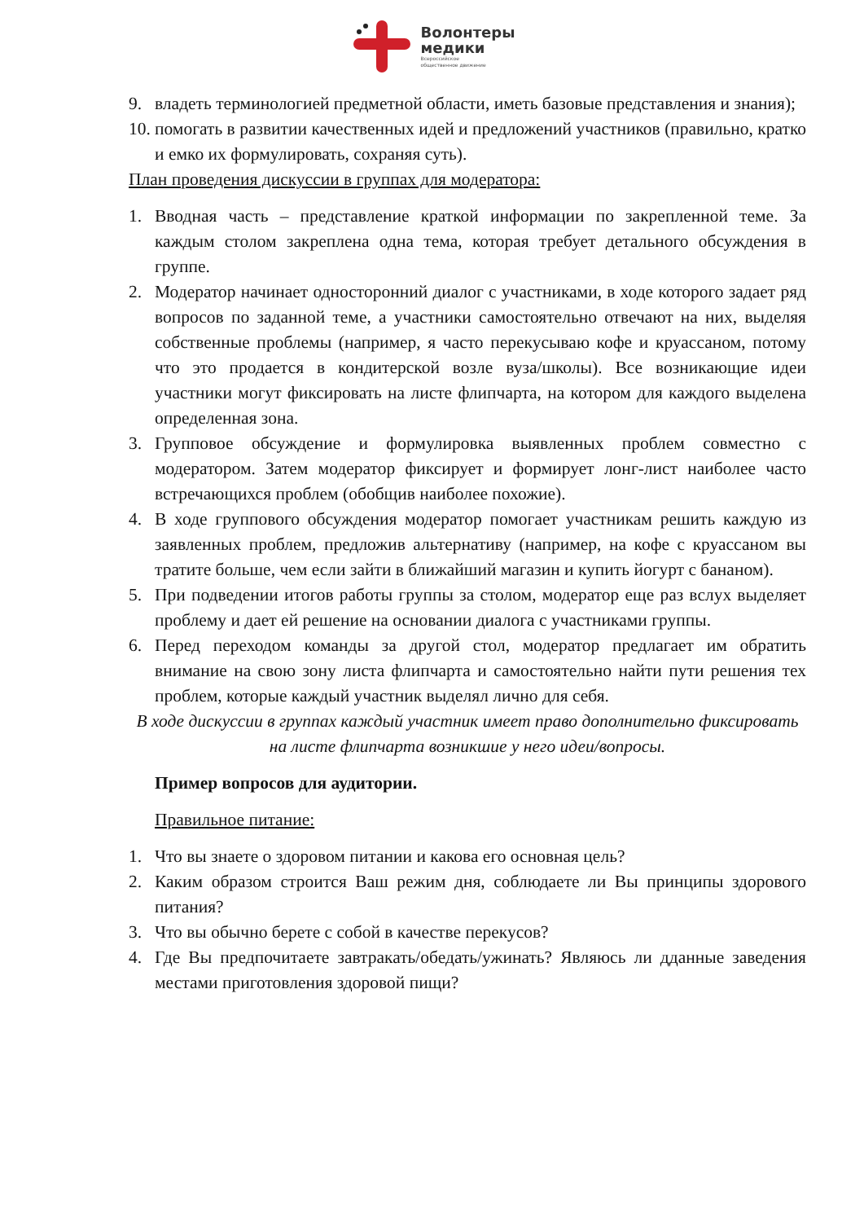Волонтеры
медики
Всероссийское
общественное движение
9. владеть терминологией предметной области, иметь базовые представления и знания);
10. помогать в развитии качественных идей и предложений участников (правильно, кратко и емко их формулировать, сохраняя суть).
План проведения дискуссии в группах для модератора:
1. Вводная часть – представление краткой информации по закрепленной теме. За каждым столом закреплена одна тема, которая требует детального обсуждения в группе.
2. Модератор начинает односторонний диалог с участниками, в ходе которого задает ряд вопросов по заданной теме, а участники самостоятельно отвечают на них, выделяя собственные проблемы (например, я часто перекусываю кофе и круассаном, потому что это продается в кондитерской возле вуза/школы). Все возникающие идеи участники могут фиксировать на листе флипчарта, на котором для каждого выделена определенная зона.
3. Групповое обсуждение и формулировка выявленных проблем совместно с модератором. Затем модератор фиксирует и формирует лонг-лист наиболее часто встречающихся проблем (обобщив наиболее похожие).
4. В ходе группового обсуждения модератор помогает участникам решить каждую из заявленных проблем, предложив альтернативу (например, на кофе с круассаном вы тратите больше, чем если зайти в ближайший магазин и купить йогурт с бананом).
5. При подведении итогов работы группы за столом, модератор еще раз вслух выделяет проблему и дает ей решение на основании диалога с участниками группы.
6. Перед переходом команды за другой стол, модератор предлагает им обратить внимание на свою зону листа флипчарта и самостоятельно найти пути решения тех проблем, которые каждый участник выделял лично для себя.
В ходе дискуссии в группах каждый участник имеет право дополнительно фиксировать на листе флипчарта возникшие у него идеи/вопросы.
Пример вопросов для аудитории.
Правильное питание:
1. Что вы знаете о здоровом питании и какова его основная цель?
2. Каким образом строится Ваш режим дня, соблюдаете ли Вы принципы здорового питания?
3. Что вы обычно берете с собой в качестве перекусов?
4. Где Вы предпочитаете завтракать/обедать/ужинать? Являюсь ли дданные заведения местами приготовления здоровой пищи?